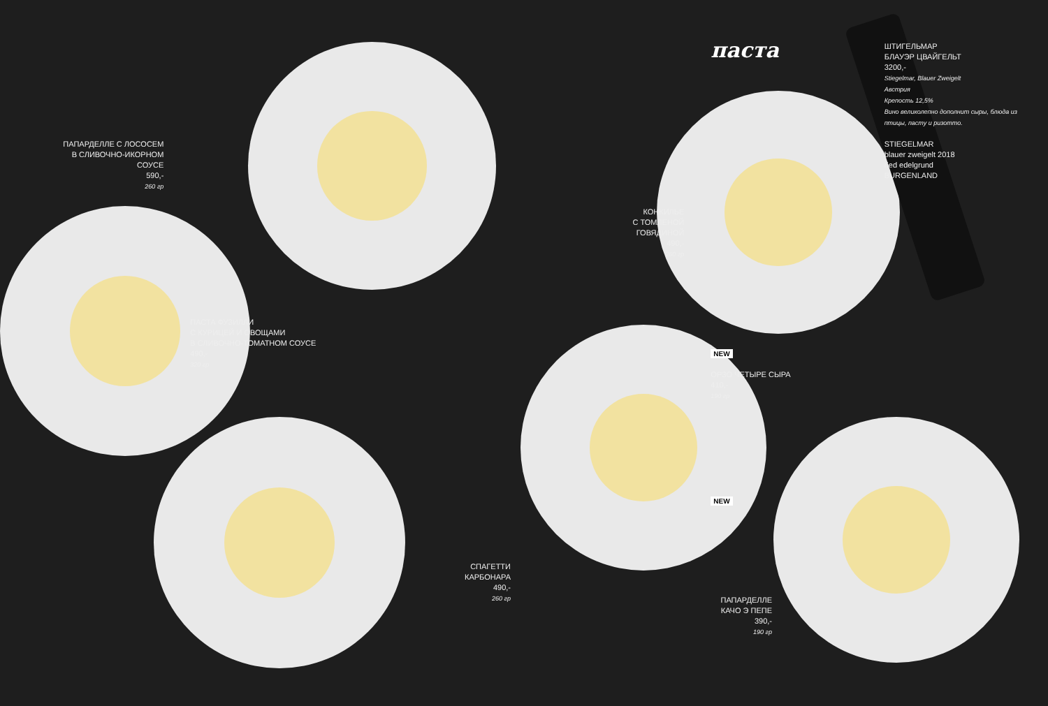ПАПАРДЕЛЛЕ С ЛОСОСЕМ
В СЛИВОЧНО-ИКОРНОМ
СОУСЕ
590,-
260 гр
ПАСТА ФУЗИЛЛИ
С КУРИЦЕЙ И ОВОЩАМИ
В СЛИВОЧНО-ТОМАТНОМ СОУСЕ
490,-
320 гр
СПАГЕТТИ
КАРБОНАРА
490,-
260 гр
КОНКИЛЬЕ
С ТОМЛЕНОЙ
ГОВЯДИНОЙ
490,-
260 гр
паста
NEW
ОРЗО ЧЕТЫРЕ СЫРА
410,-
190 гр
NEW
ШТИГЕЛЬМАР
БЛАУЭР ЦВАЙГЕЛЬТ
3200,-
Stiegelmar, Blauer Zweigelt
Австрия
Крепость 12,5%
Вино великолепно дополнит сыры, блюда из птицы, пасту и ризотто.
STIEGELMAR
blauer zweigelt 2018
ried edelgrund
BURGENLAND
ПАПАРДЕЛЛЕ
КАЧО Э ПЕПЕ
390,-
190 гр